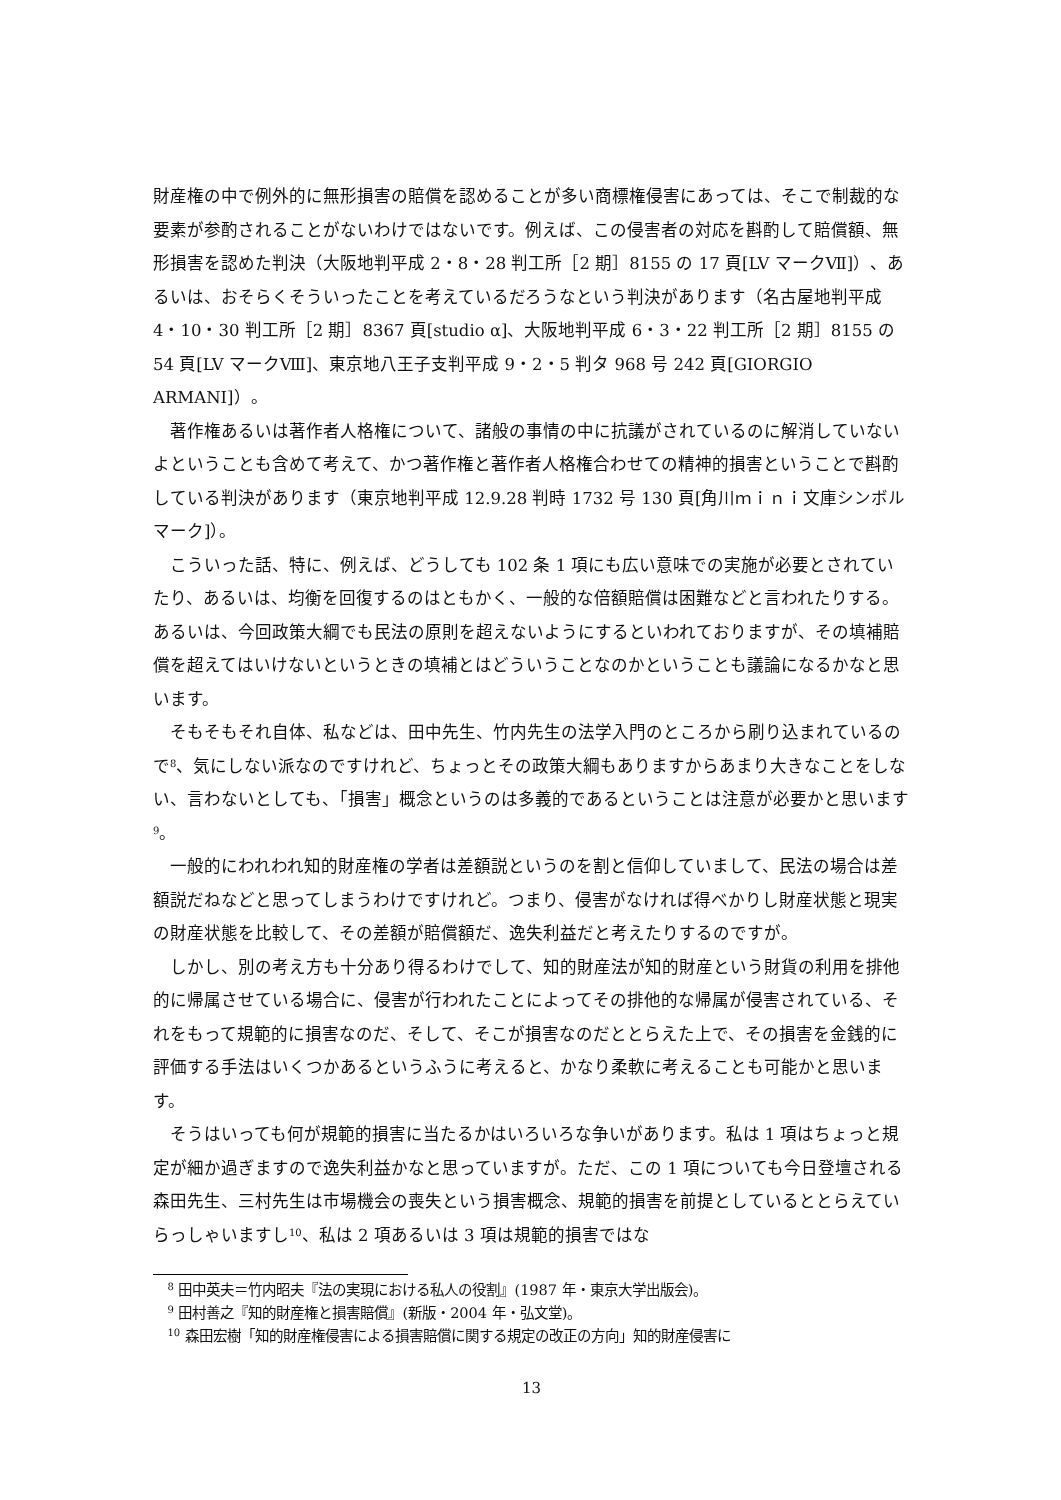財産権の中で例外的に無形損害の賠償を認めることが多い商標権侵害にあっては、そこで制裁的な要素が参酌されることがないわけではないです。例えば、この侵害者の対応を斟酌して賠償額、無形損害を認めた判決（大阪地判平成 2・8・28 判工所［2 期］8155 の 17 頁[LV マークⅦ]）、あるいは、おそらくそういったことを考えているだろうなという判決があります（名古屋地判平成 4・10・30 判工所［2 期］8367 頁[studio α]、大阪地判平成 6・3・22 判工所［2 期］8155 の 54 頁[LV マークⅧ]、東京地八王子支判平成 9・2・5 判タ 968 号 242 頁[GIORGIO ARMANI]）。
著作権あるいは著作者人格権について、諸般の事情の中に抗議がされているのに解消していないよということも含めて考えて、かつ著作権と著作者人格権合わせての精神的損害ということで斟酌している判決があります（東京地判平成 12.9.28 判時 1732 号 130 頁[角川ｍｉｎｉ文庫シンボルマーク]）。
こういった話、特に、例えば、どうしても 102 条 1 項にも広い意味での実施が必要とされていたり、あるいは、均衡を回復するのはともかく、一般的な倍額賠償は困難などと言われたりする。あるいは、今回政策大綱でも民法の原則を超えないようにするといわれておりますが、その填補賠償を超えてはいけないというときの填補とはどういうことなのかということも議論になるかなと思います。
そもそもそれ自体、私などは、田中先生、竹内先生の法学入門のところから刷り込まれているので<sup>8</sup>、気にしない派なのですけれど、ちょっとその政策大綱もありますからあまり大きなことをしない、言わないとしても、「損害」概念というのは多義的であるということは注意が必要かと思います<sup>9</sup>。
一般的にわれわれ知的財産権の学者は差額説というのを割と信仰していまして、民法の場合は差額説だねなどと思ってしまうわけですけれど。つまり、侵害がなければ得べかりし財産状態と現実の財産状態を比較して、その差額が賠償額だ、逸失利益だと考えたりするのですが。
しかし、別の考え方も十分あり得るわけでして、知的財産法が知的財産という財貨の利用を排他的に帰属させている場合に、侵害が行われたことによってその排他的な帰属が侵害されている、それをもって規範的に損害なのだ、そして、そこが損害なのだととらえた上で、その損害を金銭的に評価する手法はいくつかあるというふうに考えると、かなり柔軟に考えることも可能かと思います。
そうはいっても何が規範的損害に当たるかはいろいろな争いがあります。私は 1 項はちょっと規定が細か過ぎますので逸失利益かなと思っていますが。ただ、この 1 項についても今日登壇される森田先生、三村先生は市場機会の喪失という損害概念、規範的損害を前提としているととらえていらっしゃいますし<sup>10</sup>、私は 2 項あるいは 3 項は規範的損害ではな
<sup>8</sup> 田中英夫＝竹内昭夫『法の実現における私人の役割』(1987 年・東京大学出版会)。
<sup>9</sup> 田村善之『知的財産権と損害賠償』(新版・2004 年・弘文堂)。
<sup>10</sup> 森田宏樹「知的財産権侵害による損害賠償に関する規定の改正の方向」知的財産侵害に
13